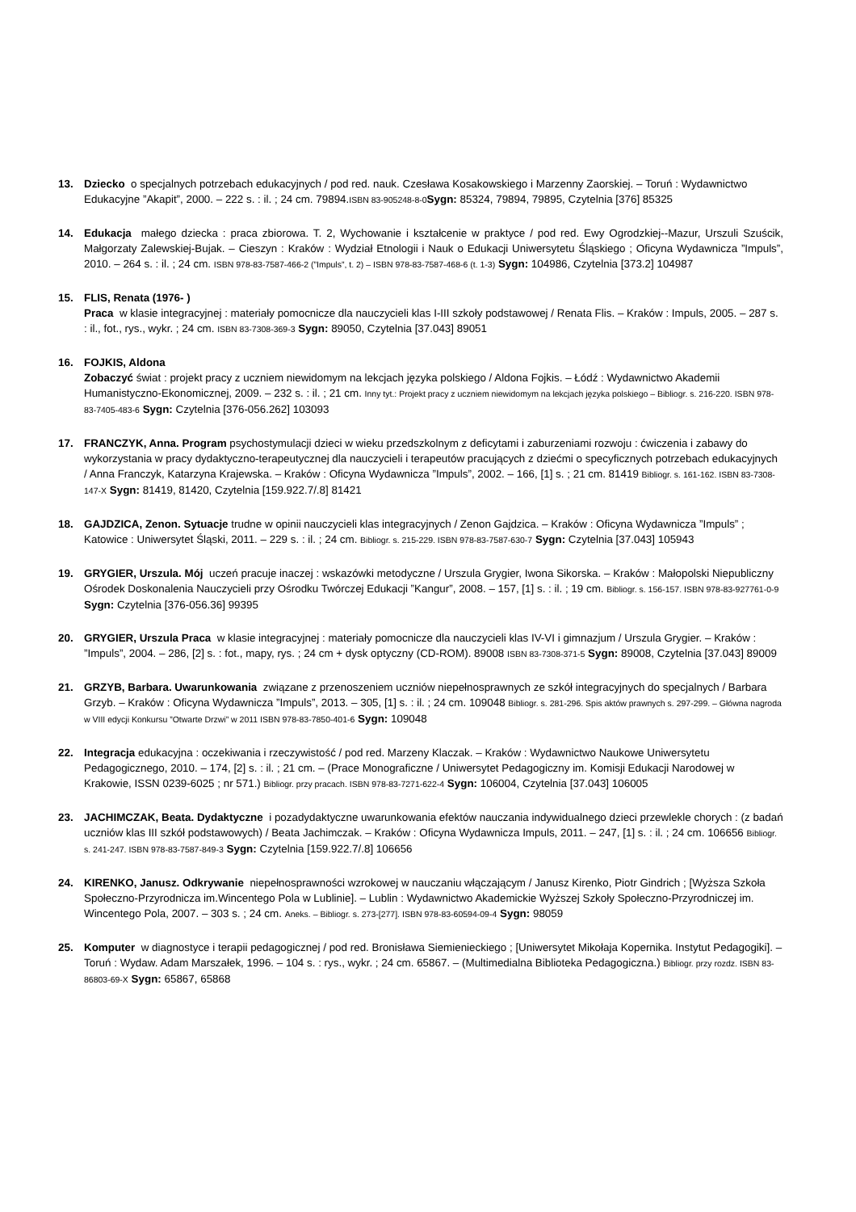13. Dziecko o specjalnych potrzebach edukacyjnych / pod red. nauk. Czesława Kosakowskiego i Marzenny Zaorskiej. – Toruń : Wydawnictwo Edukacyjne ”Akapit”, 2000. – 222 s. : il. ; 24 cm. 79894.ISBN 83-905248-8-0 Sygn: 85324, 79894, 79895, Czytelnia [376] 85325
14. Edukacja małego dziecka : praca zbiorowa. T. 2, Wychowanie i kształcenie w praktyce / pod red. Ewy Ogrodzkiej--Mazur, Urszuli Szuścik, Małgorzaty Zalewskiej-Bujak. – Cieszyn : Kraków : Wydział Etnologii i Nauk o Edukacji Uniwersytetu Śląskiego ; Oficyna Wydawnicza ”Impuls”, 2010. – 264 s. : il. ; 24 cm. ISBN 978-83-7587-466-2 (”Impuls”, t. 2) – ISBN 978-83-7587-468-6 (t. 1-3) Sygn: 104986, Czytelnia [373.2] 104987
15. FLIS, Renata (1976- )
Praca w klasie integracyjnej : materiały pomocnicze dla nauczycieli klas I-III szkoły podstawowej / Renata Flis. – Kraków : Impuls, 2005. – 287 s. : il., fot., rys., wykr. ; 24 cm. ISBN 83-7308-369-3 Sygn: 89050, Czytelnia [37.043] 89051
16. FOJKIS, Aldona
Zobaczyć świat : projekt pracy z uczniem niewidomym na lekcjach języka polskiego / Aldona Fojkis. – Łódź : Wydawnictwo Akademii Humanistyczno-Ekonomicznej, 2009. – 232 s. : il. ; 21 cm. Inny tyt.: Projekt pracy z uczniem niewidomym na lekcjach języka polskiego – Bibliogr. s. 216-220. ISBN 978-83-7405-483-6 Sygn: Czytelnia [376-056.262] 103093
17. FRANCZYK, Anna. Program psychostymulacji dzieci w wieku przedszkolnym z deficytami i zaburzeniami rozwoju : ćwiczenia i zabawy do wykorzystania w pracy dydaktyczno-terapeutycznej dla nauczycieli i terapeutów pracujących z dziećmi o specyficznych potrzebach edukacyjnych / Anna Franczyk, Katarzyna Krajewska. – Kraków : Oficyna Wydawnicza ”Impuls”, 2002. – 166, [1] s. ; 21 cm. 81419 Bibliogr. s. 161-162. ISBN 83-7308-147-X Sygn: 81419, 81420, Czytelnia [159.922.7/.8] 81421
18. GAJDZICA, Zenon. Sytuacje trudne w opinii nauczycieli klas integracyjnych / Zenon Gajdzica. – Kraków : Oficyna Wydawnicza ”Impuls” ; Katowice : Uniwersytet Śląski, 2011. – 229 s. : il. ; 24 cm. Bibliogr. s. 215-229. ISBN 978-83-7587-630-7 Sygn: Czytelnia [37.043] 105943
19. GRYGIER, Urszula. Mój uczeń pracuje inaczej : wskazówki metodyczne / Urszula Grygier, Iwona Sikorska. – Kraków : Małopolski Niepubliczny Ośrodek Doskonalenia Nauczycieli przy Ośrodku Twórczej Edukacji ”Kangur”, 2008. – 157, [1] s. : il. ; 19 cm. Bibliogr. s. 156-157. ISBN 978-83-927761-0-9 Sygn: Czytelnia [376-056.36] 99395
20. GRYGIER, Urszula Praca w klasie integracyjnej : materiały pomocnicze dla nauczycieli klas IV-VI i gimnazjum / Urszula Grygier. – Kraków : ”Impuls”, 2004. – 286, [2] s. : fot., mapy, rys. ; 24 cm + dysk optyczny (CD-ROM). 89008 ISBN 83-7308-371-5 Sygn: 89008, Czytelnia [37.043] 89009
21. GRZYB, Barbara. Uwarunkowania związane z przenoszeniem uczniów niepełnosprawnych ze szkół integracyjnych do specjalnych / Barbara Grzyb. – Kraków : Oficyna Wydawnicza ”Impuls”, 2013. – 305, [1] s. : il. ; 24 cm. 109048 Bibliogr. s. 281-296. Spis aktów prawnych s. 297-299. – Główna nagroda w VIII edycji Konkursu ”Otwarte Drzwi” w 2011 ISBN 978-83-7850-401-6 Sygn: 109048
22. Integracja edukacyjna : oczekiwania i rzeczywistość / pod red. Marzeny Klaczak. – Kraków : Wydawnictwo Naukowe Uniwersytetu Pedagogicznego, 2010. – 174, [2] s. : il. ; 21 cm. – (Prace Monograficzne / Uniwersytet Pedagogiczny im. Komisji Edukacji Narodowej w Krakowie, ISSN 0239-6025 ; nr 571.) Bibliogr. przy pracach. ISBN 978-83-7271-622-4 Sygn: 106004, Czytelnia [37.043] 106005
23. JACHIMCZAK, Beata. Dydaktyczne i pozadydaktyczne uwarunkowania efektów nauczania indywidualnego dzieci przewlekle chorych : (z badań uczniów klas III szkół podstawowych) / Beata Jachimczak. – Kraków : Oficyna Wydawnicza Impuls, 2011. – 247, [1] s. : il. ; 24 cm. 106656 Bibliogr. s. 241-247. ISBN 978-83-7587-849-3 Sygn: Czytelnia [159.922.7/.8] 106656
24. KIRENKO, Janusz. Odkrywanie niepełnosprawności wzrokowej w nauczaniu włączającym / Janusz Kirenko, Piotr Gindrich ; [Wyższa Szkoła Społeczno-Przyrodnicza im.Wincentego Pola w Lublinie]. – Lublin : Wydawnictwo Akademickie Wyższej Szkoły Społeczno-Przyrodniczej im. Wincentego Pola, 2007. – 303 s. ; 24 cm. Aneks. – Bibliogr. s. 273-[277]. ISBN 978-83-60594-09-4 Sygn: 98059
25. Komputer w diagnostyce i terapii pedagogicznej / pod red. Bronisława Siemienieckiego ; [Uniwersytet Mikołaja Kopernika. Instytut Pedagogiki]. – Toruń : Wydaw. Adam Marszałek, 1996. – 104 s. : rys., wykr. ; 24 cm. 65867. – (Multimedialna Biblioteka Pedagogiczna.) Bibliogr. przy rozdz. ISBN 83-86803-69-X Sygn: 65867, 65868